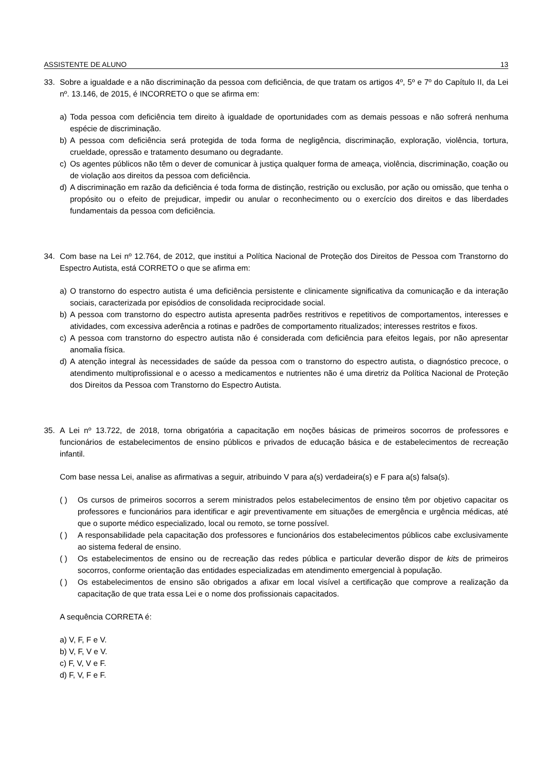ASSISTENTE DE ALUNO 13
33. Sobre a igualdade e a não discriminação da pessoa com deficiência, de que tratam os artigos 4º, 5º e 7º do Capítulo II, da Lei nº. 13.146, de 2015, é INCORRETO o que se afirma em:
a) Toda pessoa com deficiência tem direito à igualdade de oportunidades com as demais pessoas e não sofrerá nenhuma espécie de discriminação.
b) A pessoa com deficiência será protegida de toda forma de negligência, discriminação, exploração, violência, tortura, crueldade, opressão e tratamento desumano ou degradante.
c) Os agentes públicos não têm o dever de comunicar à justiça qualquer forma de ameaça, violência, discriminação, coação ou de violação aos direitos da pessoa com deficiência.
d) A discriminação em razão da deficiência é toda forma de distinção, restrição ou exclusão, por ação ou omissão, que tenha o propósito ou o efeito de prejudicar, impedir ou anular o reconhecimento ou o exercício dos direitos e das liberdades fundamentais da pessoa com deficiência.
34. Com base na Lei nº 12.764, de 2012, que institui a Política Nacional de Proteção dos Direitos de Pessoa com Transtorno do Espectro Autista, está CORRETO o que se afirma em:
a) O transtorno do espectro autista é uma deficiência persistente e clinicamente significativa da comunicação e da interação sociais, caracterizada por episódios de consolidada reciprocidade social.
b) A pessoa com transtorno do espectro autista apresenta padrões restritivos e repetitivos de comportamentos, interesses e atividades, com excessiva aderência a rotinas e padrões de comportamento ritualizados; interesses restritos e fixos.
c) A pessoa com transtorno do espectro autista não é considerada com deficiência para efeitos legais, por não apresentar anomalia física.
d) A atenção integral às necessidades de saúde da pessoa com o transtorno do espectro autista, o diagnóstico precoce, o atendimento multiprofissional e o acesso a medicamentos e nutrientes não é uma diretriz da Política Nacional de Proteção dos Direitos da Pessoa com Transtorno do Espectro Autista.
35. A Lei nº 13.722, de 2018, torna obrigatória a capacitação em noções básicas de primeiros socorros de professores e funcionários de estabelecimentos de ensino públicos e privados de educação básica e de estabelecimentos de recreação infantil.
Com base nessa Lei, analise as afirmativas a seguir, atribuindo V para a(s) verdadeira(s) e F para a(s) falsa(s).
( ) Os cursos de primeiros socorros a serem ministrados pelos estabelecimentos de ensino têm por objetivo capacitar os professores e funcionários para identificar e agir preventivamente em situações de emergência e urgência médicas, até que o suporte médico especializado, local ou remoto, se torne possível.
( ) A responsabilidade pela capacitação dos professores e funcionários dos estabelecimentos públicos cabe exclusivamente ao sistema federal de ensino.
( ) Os estabelecimentos de ensino ou de recreação das redes pública e particular deverão dispor de kits de primeiros socorros, conforme orientação das entidades especializadas em atendimento emergencial à população.
( ) Os estabelecimentos de ensino são obrigados a afixar em local visível a certificação que comprove a realização da capacitação de que trata essa Lei e o nome dos profissionais capacitados.
A sequência CORRETA é:
a) V, F, F e V.
b) V, F, V e V.
c) F, V, V e F.
d) F, V, F e F.